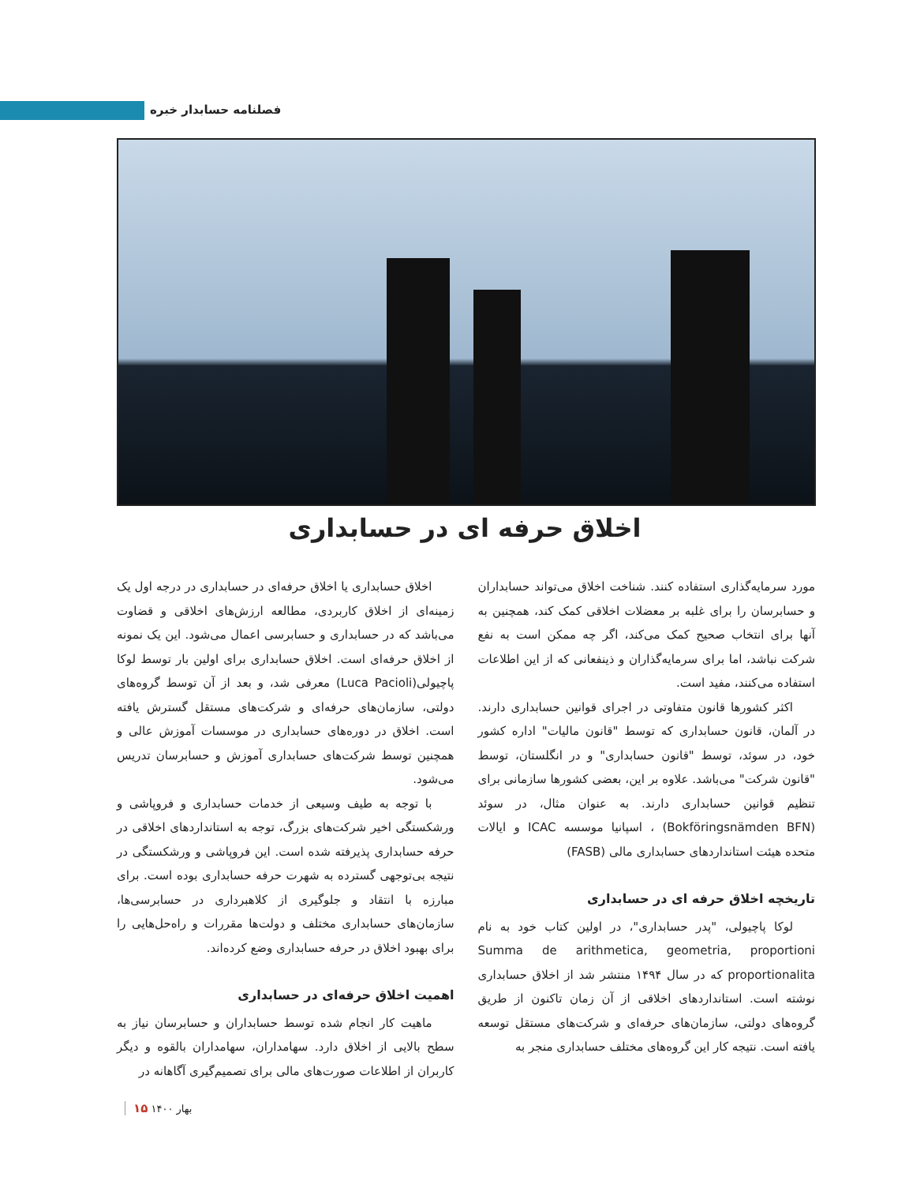فصلنامه حسابدار خبره
اخلاق حرفه ای در حسابداری
اخلاق حسابداری یا اخلاق حرفه‌ای در حسابداری در درجه اول یک زمینه‌ای از اخلاق کاربردی، مطالعه ارزش‌های اخلاقی و قضاوت می‌باشد که در حسابداری و حسابرسی اعمال می‌شود. این یک نمونه از اخلاق حرفه‌ای است. اخلاق حسابداری برای اولین بار توسط لوکا پاچیولی(Luca Pacioli) معرفی شد، و بعد از آن توسط گروه‌های دولتی، سازمان‌های حرفه‌ای و شرکت‌های مستقل گسترش یافته است. اخلاق در دوره‌های حسابداری در موسسات آموزش عالی و همچنین توسط شرکت‌های حسابداری آموزش و حسابرسان تدریس می‌شود.
با توجه به طیف وسیعی از خدمات حسابداری و فروپاشی و ورشکستگی اخیر شرکت‌های بزرگ، توجه به استانداردهای اخلاقی در حرفه حسابداری پذیرفته شده است. این فروپاشی و ورشکستگی در نتیجه بی‌توجهی گسترده به شهرت حرفه حسابداری بوده است. برای مبارزه با انتقاد و جلوگیری از کلاهبرداری در حسابرسی‌ها، سازمان‌های حسابداری مختلف و دولت‌ها مقررات و راه‌حل‌هایی را برای بهبود اخلاق در حرفه حسابداری وضع کرده‌اند.
اهمیت اخلاق حرفه‌ای در حسابداری
ماهیت کار انجام شده توسط حسابداران و حسابرسان نیاز به سطح بالایی از اخلاق دارد. سهامداران، سهامداران بالقوه و دیگر کاربران از اطلاعات صورت‌های مالی برای تصمیم‌گیری آگاهانه در
مورد سرمایه‌گذاری استفاده کنند. شناخت اخلاق می‌تواند حسابداران و حسابرسان را برای غلبه بر معضلات اخلاقی کمک کند، همچنین به آنها برای انتخاب صحیح کمک می‌کند، اگر چه ممکن است به نفع شرکت نباشد، اما برای سرمایه‌گذاران و ذینفعانی که از این اطلاعات استفاده می‌کنند، مفید است.
اکثر کشورها قانون متفاوتی در اجرای قوانین حسابداری دارند. در آلمان، قانون حسابداری که توسط "قانون مالیات" اداره کشور خود، در سوئد، توسط "قانون حسابداری" و در انگلستان، توسط "قانون شرکت" می‌باشد. علاوه بر این، بعضی کشورها سازمانی برای تنظیم قوانین حسابداری دارند. به عنوان مثال، در سوئد (Bokföringsnämden BFN) ، اسپانیا موسسه ICAC و ایالات متحده هیئت استانداردهای حسابداری مالی (FASB)
تاریخچه اخلاق حرفه ای در حسابداری
لوکا پاچیولی، "پدر حسابداری"، در اولین کتاب خود به نام Summa de arithmetica, geometria, proportioni proportionalita که در سال ۱۴۹۴ منتشر شد از اخلاق حسابداری نوشته است. استانداردهای اخلاقی از آن زمان تاکنون از طریق گروه‌های دولتی، سازمان‌های حرفه‌ای و شرکت‌های مستقل توسعه یافته است. نتیجه کار این گروه‌های مختلف حسابداری منجر به
بهار ۱۴۰۰ ۱۵